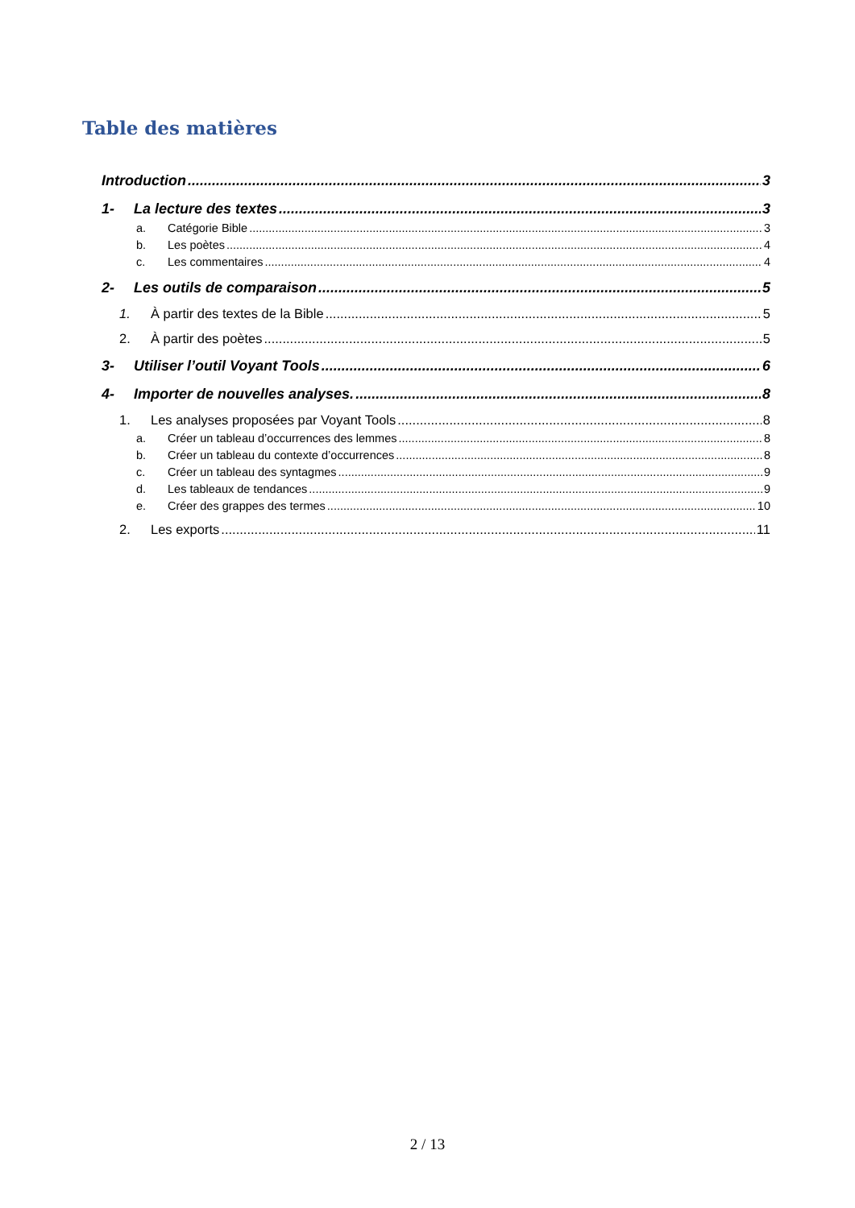Table des matières
Introduction 3
1- La lecture des textes 3
a. Catégorie Bible 3
b. Les poètes 4
c. Les commentaires 4
2- Les outils de comparaison 5
1. À partir des textes de la Bible 5
2. À partir des poètes 5
3- Utiliser l’outil Voyant Tools 6
4- Importer de nouvelles analyses. 8
1. Les analyses proposées par Voyant Tools 8
a. Créer un tableau d’occurrences des lemmes 8
b. Créer un tableau du contexte d’occurrences 8
c. Créer un tableau des syntagmes 9
d. Les tableaux de tendances 9
e. Créer des grappes des termes 10
2. Les exports 11
2 / 13